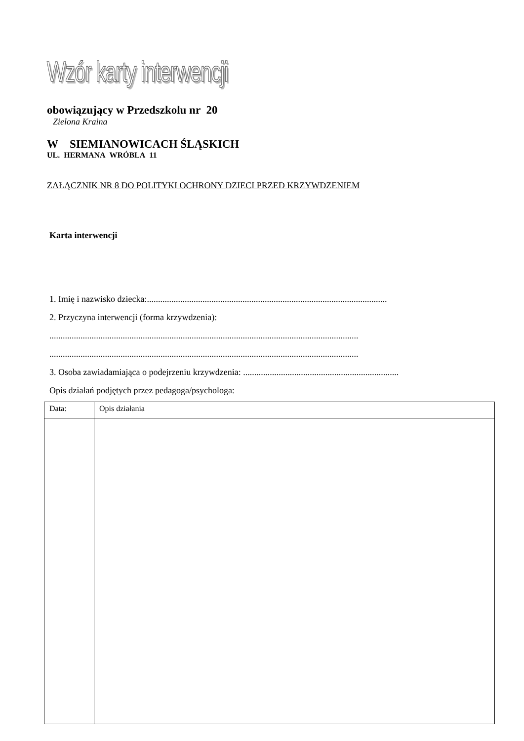Wzór karty interwencji
obowiązujący w Przedszkolu nr 20
Zielona Kraina
W SIEMIANOWICACH ŚLĄSKICH
UL. HERMANA WRÓBLA 11
ZAŁĄCZNIK NR 8 DO POLITYKI OCHRONY DZIECI PRZED KRZYWDZENIEM
Karta interwencji
1. Imię i nazwisko dziecka:............................................................................................................
2. Przyczyna interwencji (forma krzywdzenia):
...........................................................................................................................................
...........................................................................................................................................
3. Osoba zawiadamiająca o podejrzeniu krzywdzenia: ......................................................................
Opis działań podjętych przez pedagoga/psychologa:
| Data: | Opis działania |